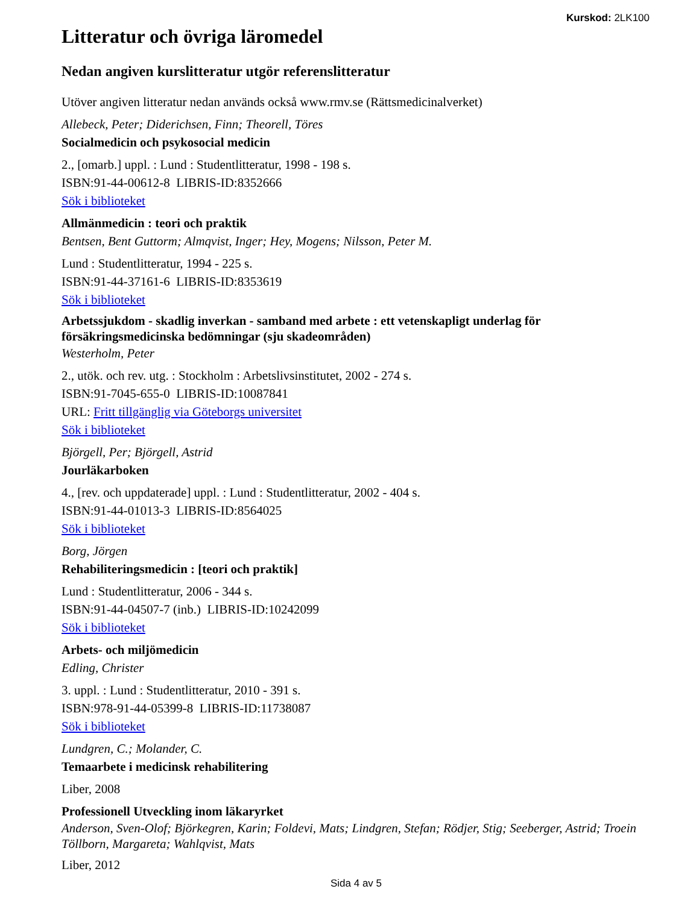Kurskod: 2LK100
Litteratur och övriga läromedel
Nedan angiven kurslitteratur utgör referenslitteratur
Utöver angiven litteratur nedan används också www.rmv.se (Rättsmedicinalverket)
Allebeck, Peter; Diderichsen, Finn; Theorell, Töres
Socialmedicin och psykosocial medicin
2., [omarb.] uppl. : Lund : Studentlitteratur, 1998 - 198 s.
ISBN:91-44-00612-8 LIBRIS-ID:8352666
Sök i biblioteket
Allmänmedicin : teori och praktik
Bentsen, Bent Guttorm; Almqvist, Inger; Hey, Mogens; Nilsson, Peter M.
Lund : Studentlitteratur, 1994 - 225 s.
ISBN:91-44-37161-6 LIBRIS-ID:8353619
Sök i biblioteket
Arbetssjukdom - skadlig inverkan - samband med arbete : ett vetenskapligt underlag för försäkringsmedicinska bedömningar (sju skadeområden)
Westerholm, Peter
2., utök. och rev. utg. : Stockholm : Arbetslivsinstitutet, 2002 - 274 s.
ISBN:91-7045-655-0 LIBRIS-ID:10087841
URL: Fritt tillgänglig via Göteborgs universitet
Sök i biblioteket
Björgell, Per; Björgell, Astrid
Jourläkarboken
4., [rev. och uppdaterade] uppl. : Lund : Studentlitteratur, 2002 - 404 s.
ISBN:91-44-01013-3 LIBRIS-ID:8564025
Sök i biblioteket
Borg, Jörgen
Rehabiliteringsmedicin : [teori och praktik]
Lund : Studentlitteratur, 2006 - 344 s.
ISBN:91-44-04507-7 (inb.) LIBRIS-ID:10242099
Sök i biblioteket
Arbets- och miljömedicin
Edling, Christer
3. uppl. : Lund : Studentlitteratur, 2010 - 391 s.
ISBN:978-91-44-05399-8 LIBRIS-ID:11738087
Sök i biblioteket
Lundgren, C.; Molander, C.
Temaarbete i medicinsk rehabilitering
Liber, 2008
Professionell Utveckling inom läkaryrket
Anderson, Sven-Olof; Björkegren, Karin; Foldevi, Mats; Lindgren, Stefan; Rödjer, Stig; Seeberger, Astrid; Troein Töllborn, Margareta; Wahlqvist, Mats
Liber, 2012
Sida 4 av 5